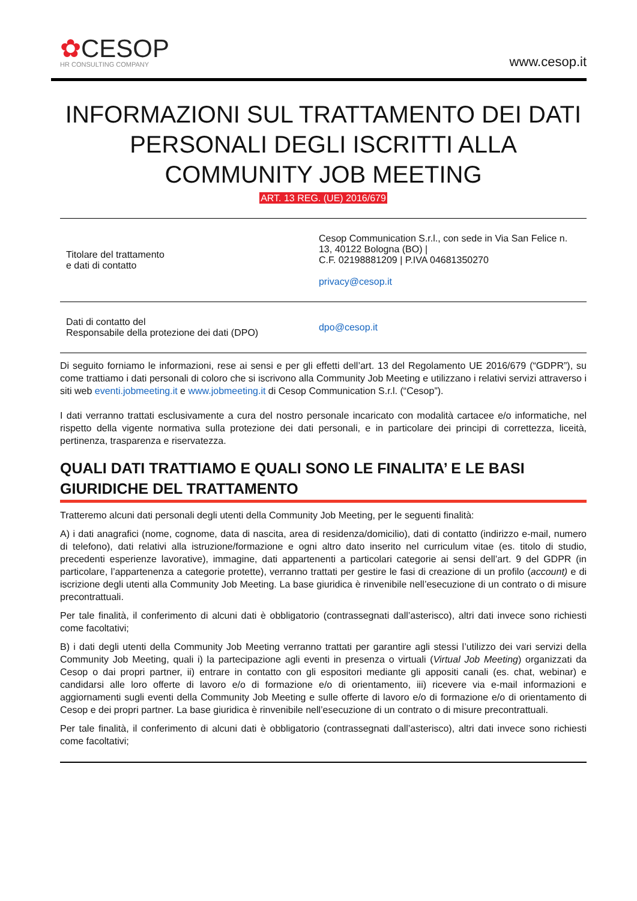✿CESOP
HR CONSULTING COMPANY
www.cesop.it
INFORMAZIONI SUL TRATTAMENTO DEI DATI PERSONALI DEGLI ISCRITTI ALLA COMMUNITY JOB MEETING
ART. 13 REG. (UE) 2016/679
| Titolare del trattamento e dati di contatto | Cesop Communication S.r.l., con sede in Via San Felice n. 13, 40122 Bologna (BO) / C.F. 02198881209 / P.IVA 04681350270 privacy@cesop.it |
| Dati di contatto del Responsabile della protezione dei dati (DPO) | dpo@cesop.it |
Di seguito forniamo le informazioni, rese ai sensi e per gli effetti dell’art. 13 del Regolamento UE 2016/679 (“GDPR”), su come trattiamo i dati personali di coloro che si iscrivono alla Community Job Meeting e utilizzano i relativi servizi attraverso i siti web eventi.jobmeeting.it e www.jobmeeting.it di Cesop Communication S.r.l. (“Cesop”).
I dati verranno trattati esclusivamente a cura del nostro personale incaricato con modalità cartacee e/o informatiche, nel rispetto della vigente normativa sulla protezione dei dati personali, e in particolare dei principi di correttezza, liceità, pertinenza, trasparenza e riservatezza.
QUALI DATI TRATTIAMO E QUALI SONO LE FINALITA’ E LE BASI GIURIDICHE DEL TRATTAMENTO
Tratteremo alcuni dati personali degli utenti della Community Job Meeting, per le seguenti finalità:
A) i dati anagrafici (nome, cognome, data di nascita, area di residenza/domicilio), dati di contatto (indirizzo e-mail, numero di telefono), dati relativi alla istruzione/formazione e ogni altro dato inserito nel curriculum vitae (es. titolo di studio, precedenti esperienze lavorative), immagine, dati appartenenti a particolari categorie ai sensi dell’art. 9 del GDPR (in particolare, l’appartenenza a categorie protette), verranno trattati per gestire le fasi di creazione di un profilo (account) e di iscrizione degli utenti alla Community Job Meeting. La base giuridica è rinvenibile nell’esecuzione di un contrato o di misure precontrattuali.
Per tale finalità, il conferimento di alcuni dati è obbligatorio (contrassegnati dall’asterisco), altri dati invece sono richiesti come facoltativi;
B) i dati degli utenti della Community Job Meeting verranno trattati per garantire agli stessi l’utilizzo dei vari servizi della Community Job Meeting, quali i) la partecipazione agli eventi in presenza o virtuali (Virtual Job Meeting) organizzati da Cesop o dai propri partner, ii) entrare in contatto con gli espositori mediante gli appositi canali (es. chat, webinar) e candidarsi alle loro offerte di lavoro e/o di formazione e/o di orientamento, iii) ricevere via e-mail informazioni e aggiornamenti sugli eventi della Community Job Meeting e sulle offerte di lavoro e/o di formazione e/o di orientamento di Cesop e dei propri partner. La base giuridica è rinvenibile nell’esecuzione di un contrato o di misure precontrattuali.
Per tale finalità, il conferimento di alcuni dati è obbligatorio (contrassegnati dall’asterisco), altri dati invece sono richiesti come facoltativi;